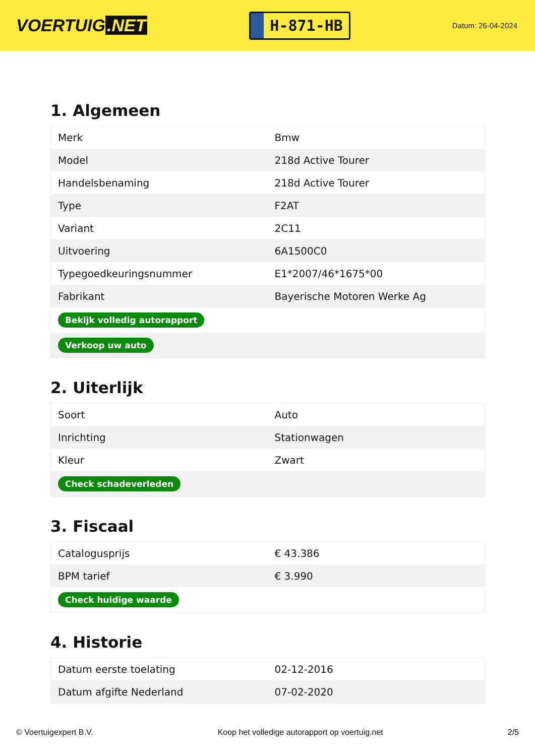VOERTUIG.NET
H-871-HB
Datum: 26-04-2024
1. Algemeen
| Merk | Bmw |
| Model | 218d Active Tourer |
| Handelsbenaming | 218d Active Tourer |
| Type | F2AT |
| Variant | 2C11 |
| Uitvoering | 6A1500C0 |
| Typegoedkeuringsnummer | E1*2007/46*1675*00 |
| Fabrikant | Bayerische Motoren Werke Ag |
| Bekijk volledig autorapport | |
| Verkoop uw auto | |
2. Uiterlijk
| Soort | Auto |
| Inrichting | Stationwagen |
| Kleur | Zwart |
| Check schadeverleden | |
3. Fiscaal
| Catalogusprijs | € 43.386 |
| BPM tarief | € 3.990 |
| Check huidige waarde | |
4. Historie
| Datum eerste toelating | 02-12-2016 |
| Datum afgifte Nederland | 07-02-2020 |
© Voertuigexpert B.V. Koop het volledige autorapport op voertuig.net 2/5